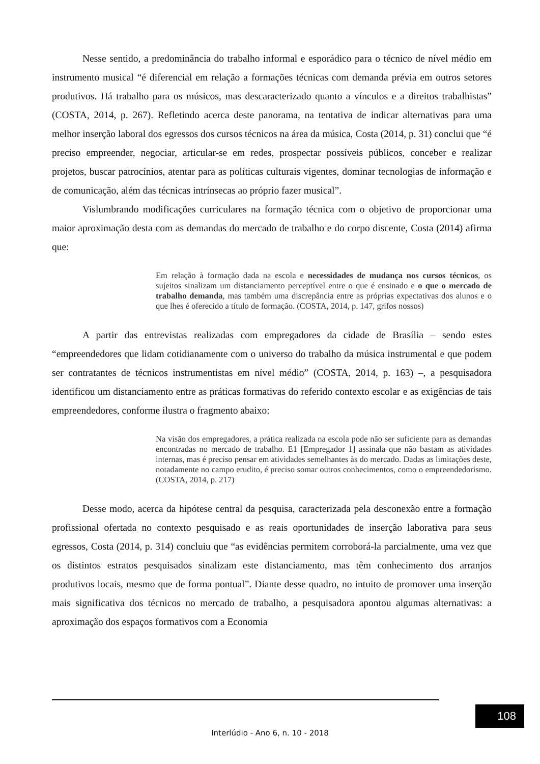Nesse sentido, a predominância do trabalho informal e esporádico para o técnico de nível médio em instrumento musical “é diferencial em relação a formações técnicas com demanda prévia em outros setores produtivos. Há trabalho para os músicos, mas descaracterizado quanto a vínculos e a direitos trabalhistas” (COSTA, 2014, p. 267). Refletindo acerca deste panorama, na tentativa de indicar alternativas para uma melhor inserção laboral dos egressos dos cursos técnicos na área da música, Costa (2014, p. 31) conclui que “é preciso empreender, negociar, articular-se em redes, prospectar possíveis públicos, conceber e realizar projetos, buscar patrocínios, atentar para as políticas culturais vigentes, dominar tecnologias de informação e de comunicação, além das técnicas intrínsecas ao próprio fazer musical”.
Vislumbrando modificações curriculares na formação técnica com o objetivo de proporcionar uma maior aproximação desta com as demandas do mercado de trabalho e do corpo discente, Costa (2014) afirma que:
Em relação à formação dada na escola e necessidades de mudança nos cursos técnicos, os sujeitos sinalizam um distanciamento perceptível entre o que é ensinado e o que o mercado de trabalho demanda, mas também uma discrepância entre as próprias expectativas dos alunos e o que lhes é oferecido a título de formação. (COSTA, 2014, p. 147, grifos nossos)
A partir das entrevistas realizadas com empregadores da cidade de Brasília – sendo estes “empreendedores que lidam cotidianamente com o universo do trabalho da música instrumental e que podem ser contratantes de técnicos instrumentistas em nível médio” (COSTA, 2014, p. 163) –, a pesquisadora identificou um distanciamento entre as práticas formativas do referido contexto escolar e as exigências de tais empreendedores, conforme ilustra o fragmento abaixo:
Na visão dos empregadores, a prática realizada na escola pode não ser suficiente para as demandas encontradas no mercado de trabalho. E1 [Empregador 1] assinala que não bastam as atividades internas, mas é preciso pensar em atividades semelhantes às do mercado. Dadas as limitações deste, notadamente no campo erudito, é preciso somar outros conhecimentos, como o empreendedorismo. (COSTA, 2014, p. 217)
Desse modo, acerca da hipótese central da pesquisa, caracterizada pela desconexão entre a formação profissional ofertada no contexto pesquisado e as reais oportunidades de inserção laborativa para seus egressos, Costa (2014, p. 314) concluiu que “as evidências permitem corroborá-la parcialmente, uma vez que os distintos estratos pesquisados sinalizam este distanciamento, mas têm conhecimento dos arranjos produtivos locais, mesmo que de forma pontual”. Diante desse quadro, no intuito de promover uma inserção mais significativa dos técnicos no mercado de trabalho, a pesquisadora apontou algumas alternativas: a aproximação dos espaços formativos com a Economia
108
Interlúdio - Ano 6, n. 10 - 2018